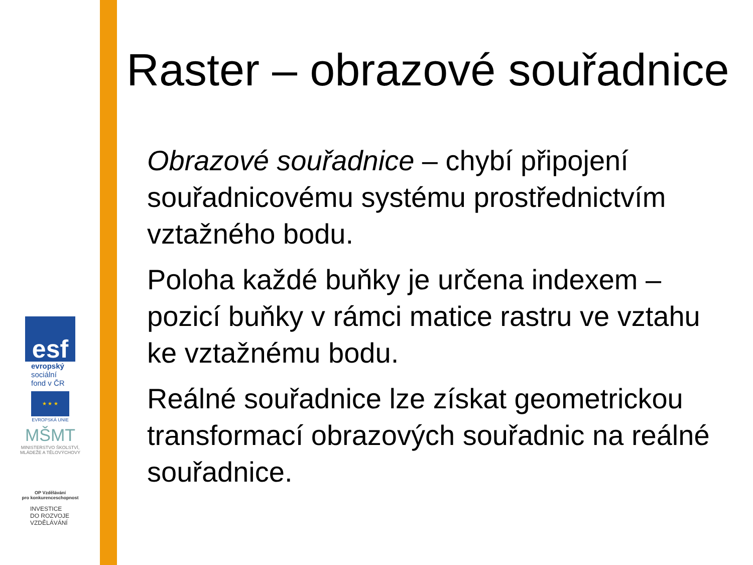esf
evropský
sociální
fond v ČR
★ ★ ★
EVROPSKÁ UNIE
MŠMT
MINISTERSTVO ŠKOLSTVÍ,
MLÁDEŽE A TĚLOVÝCHOVY
OP Vzdělávání
pro konkurenceschopnost
INVESTICE
DO ROZVOJE
VZDĚLÁVÁNÍ
Raster – obrazové souřadnice
Obrazové souřadnice – chybí připojení souřadnicovému systému prostřednictvím vztažného bodu.
Poloha každé buňky je určena indexem – pozicí buňky v rámci matice rastru ve vztahu ke vztažnému bodu.
Reálné souřadnice lze získat geometrickou transformací obrazových souřadnic na reálné souřadnice.